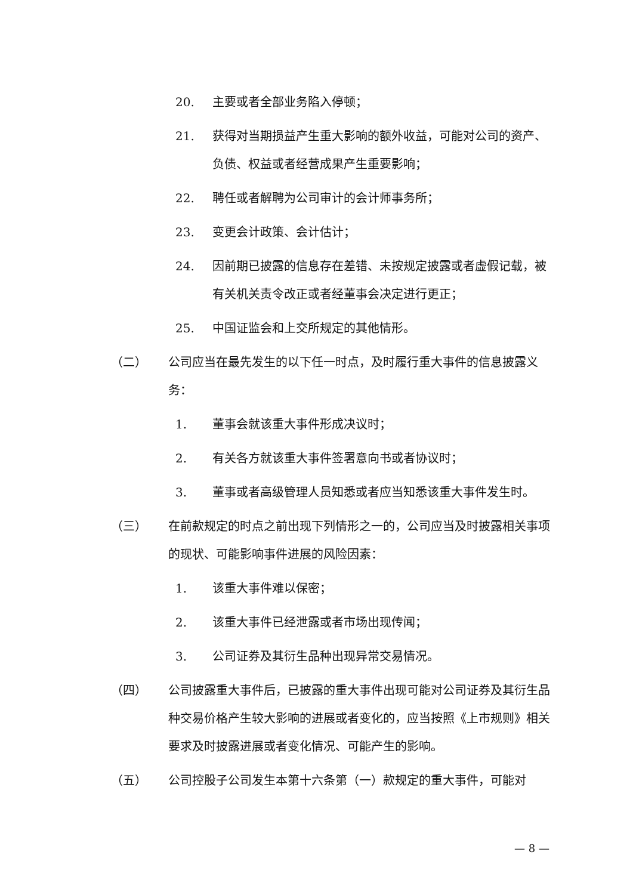20. 主要或者全部业务陷入停顿；
21. 获得对当期损益产生重大影响的额外收益，可能对公司的资产、负债、权益或者经营成果产生重要影响；
22. 聘任或者解聘为公司审计的会计师事务所；
23. 变更会计政策、会计估计；
24. 因前期已披露的信息存在差错、未按规定披露或者虚假记载，被有关机关责令改正或者经董事会决定进行更正；
25. 中国证监会和上交所规定的其他情形。
（二） 公司应当在最先发生的以下任一时点，及时履行重大事件的信息披露义务：
1. 董事会就该重大事件形成决议时；
2. 有关各方就该重大事件签署意向书或者协议时；
3. 董事或者高级管理人员知悉或者应当知悉该重大事件发生时。
（三） 在前款规定的时点之前出现下列情形之一的，公司应当及时披露相关事项的现状、可能影响事件进展的风险因素：
1. 该重大事件难以保密；
2. 该重大事件已经泄露或者市场出现传闻；
3. 公司证券及其衍生品种出现异常交易情况。
（四） 公司披露重大事件后，已披露的重大事件出现可能对公司证券及其衍生品种交易价格产生较大影响的进展或者变化的，应当按照《上市规则》相关要求及时披露进展或者变化情况、可能产生的影响。
（五） 公司控股子公司发生本第十六条第（一）款规定的重大事件，可能对
— 8 —